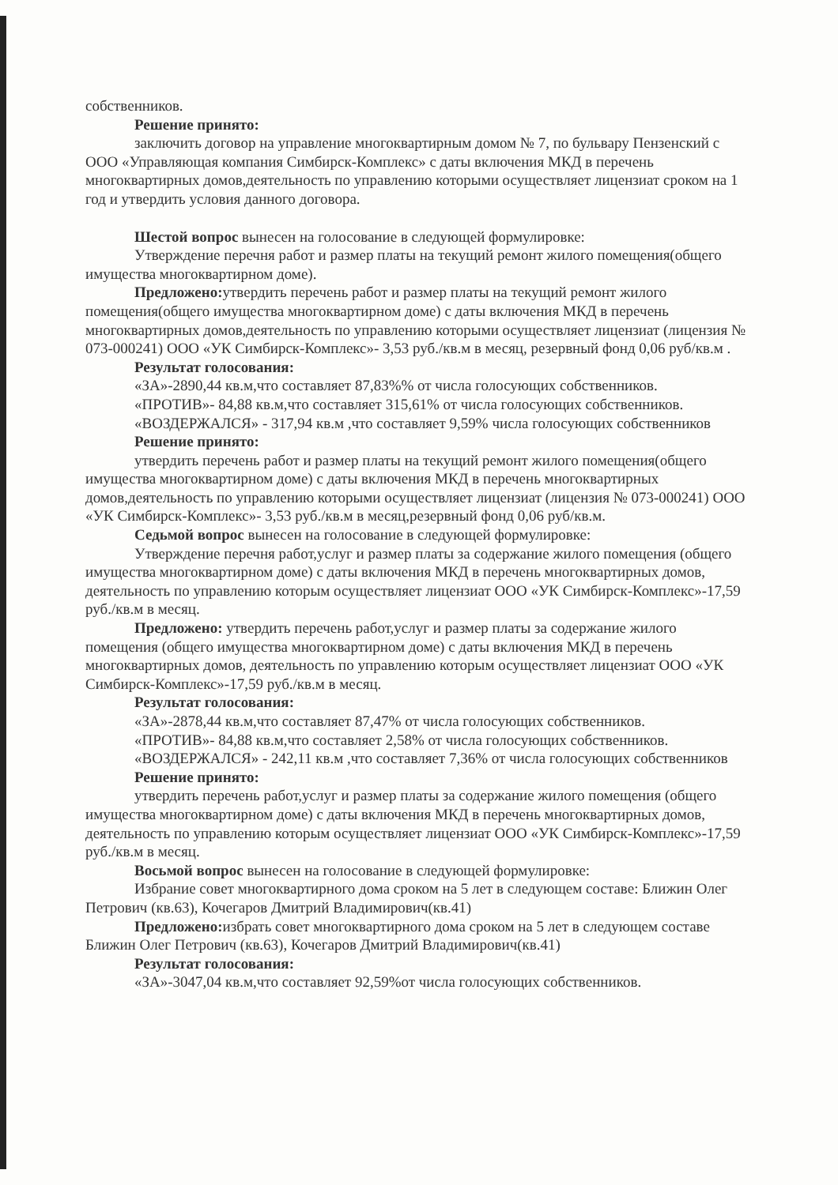собственников.
Решение принято:
заключить договор на управление многоквартирным домом № 7, по бульвару Пензенский с ООО «Управляющая компания Симбирск-Комплекс» с даты включения МКД в перечень многоквартирных домов,деятельность по управлению которыми осуществляет лицензиат сроком на 1 год и утвердить условия данного договора.
Шестой вопрос вынесен на голосование в следующей формулировке:
Утверждение перечня работ и размер платы на текущий ремонт жилого помещения(общего имущества многоквартирном доме).
Предложено: утвердить перечень работ и размер платы на текущий ремонт жилого помещения(общего имущества многоквартирном доме) с даты включения МКД в перечень многоквартирных домов,деятельность по управлению которыми осуществляет лицензиат (лицензия № 073-000241) ООО «УК Симбирск-Комплекс»- 3,53 руб./кв.м в месяц, резервный фонд 0,06 руб/кв.м .
Результат голосования:
«ЗА»-2890,44 кв.м,что составляет 87,83%% от числа голосующих собственников.
«ПРОТИВ»- 84,88 кв.м,что составляет 315,61% от числа голосующих собственников.
«ВОЗДЕРЖАЛСЯ» - 317,94 кв.м ,что составляет 9,59% числа голосующих собственников
Решение принято:
утвердить перечень работ и размер платы на текущий ремонт жилого помещения(общего имущества многоквартирном доме) с даты включения МКД в перечень многоквартирных домов,деятельность по управлению которыми осуществляет лицензиат (лицензия № 073-000241) ООО «УК Симбирск-Комплекс»- 3,53 руб./кв.м в месяц,резервный фонд 0,06 руб/кв.м.
Седьмой вопрос вынесен на голосование в следующей формулировке:
Утверждение перечня работ,услуг и размер платы за содержание жилого помещения (общего имущества многоквартирном доме) с даты включения МКД в перечень многоквартирных домов, деятельность по управлению которым осуществляет лицензиат ООО «УК Симбирск-Комплекс»-17,59 руб./кв.м в месяц.
Предложено: утвердить перечень работ,услуг и размер платы за содержание жилого помещения (общего имущества многоквартирном доме) с даты включения МКД в перечень многоквартирных домов, деятельность по управлению которым осуществляет лицензиат ООО «УК Симбирск-Комплекс»-17,59 руб./кв.м в месяц.
Результат голосования:
«ЗА»-2878,44 кв.м,что составляет 87,47% от числа голосующих собственников.
«ПРОТИВ»- 84,88 кв.м,что составляет 2,58% от числа голосующих собственников.
«ВОЗДЕРЖАЛСЯ» - 242,11 кв.м ,что составляет 7,36% от числа голосующих собственников
Решение принято:
утвердить перечень работ,услуг и размер платы за содержание жилого помещения (общего имущества многоквартирном доме) с даты включения МКД в перечень многоквартирных домов, деятельность по управлению которым осуществляет лицензиат ООО «УК Симбирск-Комплекс»-17,59 руб./кв.м в месяц.
Восьмой вопрос вынесен на голосование в следующей формулировке:
Избрание совет многоквартирного дома сроком на 5 лет в следующем составе: Ближин Олег Петрович (кв.63), Кочегаров Дмитрий Владимирович(кв.41)
Предложено: избрать совет многоквартирного дома сроком на 5 лет в следующем составе Ближин Олег Петрович (кв.63), Кочегаров Дмитрий Владимирович(кв.41)
Результат голосования:
«ЗА»-3047,04 кв.м,что составляет 92,59%от числа голосующих собственников.